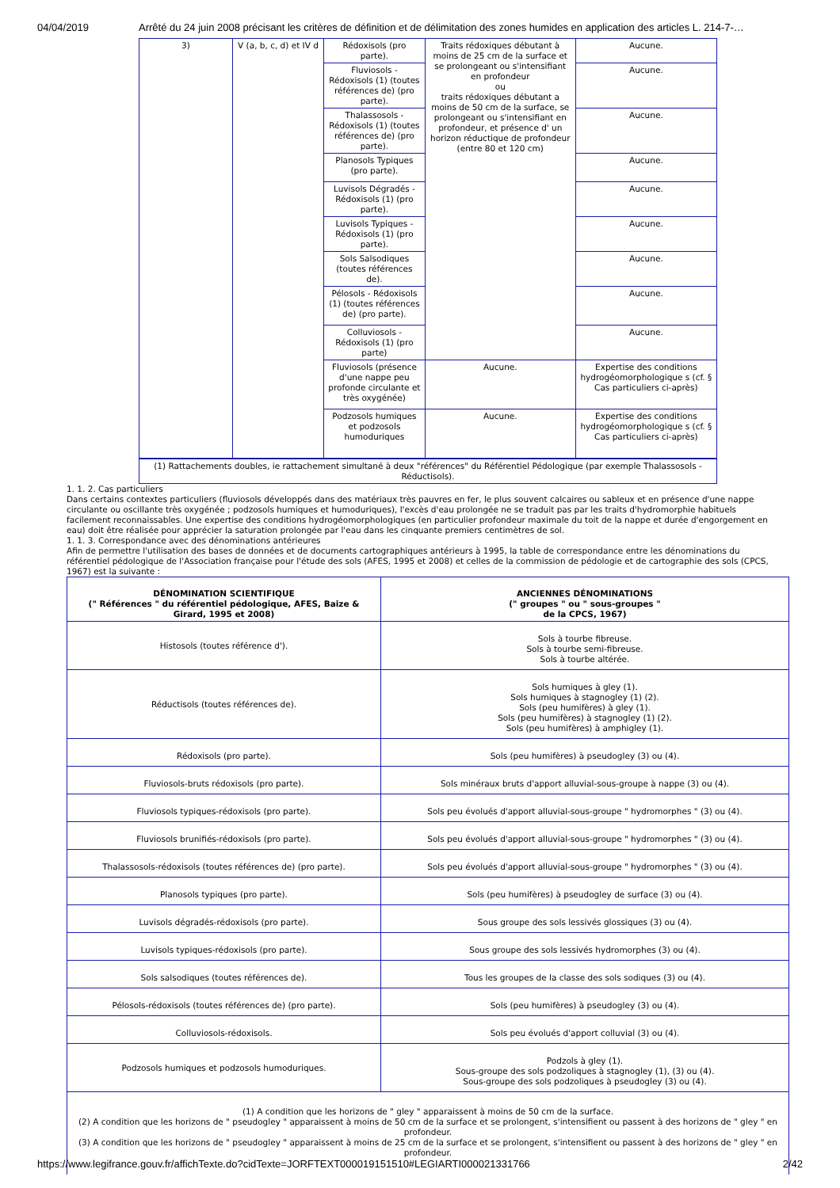04/04/2019 Arrêté du 24 juin 2008 précisant les critères de définition et de délimitation des zones humides en application des articles L. 214-7-…
| 3) | V (a, b, c, d) et IV d | Rédoxisols (pro parte). | Traits rédoxiques débutant à moins de 25 cm de la surface et se prolongeant ou s'intensifiant en profondeur ou traits rédoxiques débutant a moins de 50 cm de la surface, se prolongeant ou s'intensifiant en profondeur, et présence d' un horizon réductique de profondeur (entre 80 et 120 cm) | Aucune. |
| | | Fluviosols - Rédoxisols (1) (toutes références de) (pro parte). | | Aucune. |
| | | Thalassosols - Rédoxisols (1) (toutes références de) (pro parte). | | Aucune. |
| | | Planosols Typiques (pro parte). | | Aucune. |
| | | Luvisols Dégradés - Rédoxisols (1) (pro parte). | | Aucune. |
| | | Luvisols Typiques - Rédoxisols (1) (pro parte). | | Aucune. |
| | | Sols Salsodiques (toutes références de). | | Aucune. |
| | | Pélosols - Rédoxisols (1) (toutes références de) (pro parte). | | Aucune. |
| | | Colluviosols - Rédoxisols (1) (pro parte) | | Aucune. |
| | | Fluviosols (présence d'une nappe peu profonde circulante et très oxygénée) | Aucune. | Expertise des conditions hydrogéomorphologique s (cf. § Cas particuliers ci-après) |
| | | Podzosols humiques et podzosols humoduriques | Aucune. | Expertise des conditions hydrogéomorphologique s (cf. § Cas particuliers ci-après) |
| (1) Rattachements doubles, ie rattachement simultané à deux "références" du Référentiel Pédologique (par exemple Thalassosols - Réductisols). |
1. 1. 2. Cas particuliers
Dans certains contextes particuliers (fluviosols développés dans des matériaux très pauvres en fer, le plus souvent calcaires ou sableux et en présence d'une nappe circulante ou oscillante très oxygénée ; podzosols humiques et humoduriques), l'excès d'eau prolongée ne se traduit pas par les traits d'hydromorphie habituels facilement reconnaissables. Une expertise des conditions hydrogéomorphologiques (en particulier profondeur maximale du toit de la nappe et durée d'engorgement en eau) doit être réalisée pour apprécier la saturation prolongée par l'eau dans les cinquante premiers centimètres de sol.
1. 1. 3. Correspondance avec des dénominations antérieures
Afin de permettre l'utilisation des bases de données et de documents cartographiques antérieurs à 1995, la table de correspondance entre les dénominations du référentiel pédologique de l'Association française pour l'étude des sols (AFES, 1995 et 2008) et celles de la commission de pédologie et de cartographie des sols (CPCS, 1967) est la suivante :
| DÉNOMINATION SCIENTIFIQUE (" Références " du référentiel pédologique, AFES, Baize & Girard, 1995 et 2008) | ANCIENNES DÉNOMINATIONS (" groupes " ou " sous-groupes " de la CPCS, 1967) |
| --- | --- |
| Histosols (toutes référence d'). | Sols à tourbe fibreuse. Sols à tourbe semi-fibreuse. Sols à tourbe altérée. |
| Réductisols (toutes références de). | Sols humiques à gley (1). Sols humiques à stagnogley (1) (2). Sols (peu humifères) à gley (1). Sols (peu humifères) à stagnogley (1) (2). Sols (peu humifères) à amphigley (1). |
| Rédoxisols (pro parte). | Sols (peu humifères) à pseudogley (3) ou (4). |
| Fluviosols-bruts rédoxisols (pro parte). | Sols minéraux bruts d'apport alluvial-sous-groupe à nappe (3) ou (4). |
| Fluviosols typiques-rédoxisols (pro parte). | Sols peu évolués d'apport alluvial-sous-groupe " hydromorphes " (3) ou (4). |
| Fluviosols brunifiés-rédoxisols (pro parte). | Sols peu évolués d'apport alluvial-sous-groupe " hydromorphes " (3) ou (4). |
| Thalassosols-rédoxisols (toutes références de) (pro parte). | Sols peu évolués d'apport alluvial-sous-groupe " hydromorphes " (3) ou (4). |
| Planosols typiques (pro parte). | Sols (peu humifères) à pseudogley de surface (3) ou (4). |
| Luvisols dégradés-rédoxisols (pro parte). | Sous groupe des sols lessivés glossiques (3) ou (4). |
| Luvisols typiques-rédoxisols (pro parte). | Sous groupe des sols lessivés hydromorphes (3) ou (4). |
| Sols salsodiques (toutes références de). | Tous les groupes de la classe des sols sodiques (3) ou (4). |
| Pélosols-rédoxisols (toutes références de) (pro parte). | Sols (peu humifères) à pseudogley (3) ou (4). |
| Colluviosols-rédoxisols. | Sols peu évolués d'apport colluvial (3) ou (4). |
| Podzosols humiques et podzosols humoduriques. | Podzols à gley (1). Sous-groupe des sols podzoliques à stagnogley (1), (3) ou (4). Sous-groupe des sols podzoliques à pseudogley (3) ou (4). |
| (1) A condition que les horizons de " gley " apparaissent à moins de 50 cm de la surface. (2) A condition que les horizons de " pseudogley " apparaissent à moins de 50 cm de la surface et se prolongent, s'intensifient ou passent à des horizons de " gley " en profondeur. (3) A condition que les horizons de " pseudogley " apparaissent à moins de 25 cm de la surface et se prolongent, s'intensifient ou passent à des horizons de " gley " en profondeur. | |
https://www.legifrance.gouv.fr/affichTexte.do?cidTexte=JORFTEXT000019151510#LEGIARTI000021331766 2/42